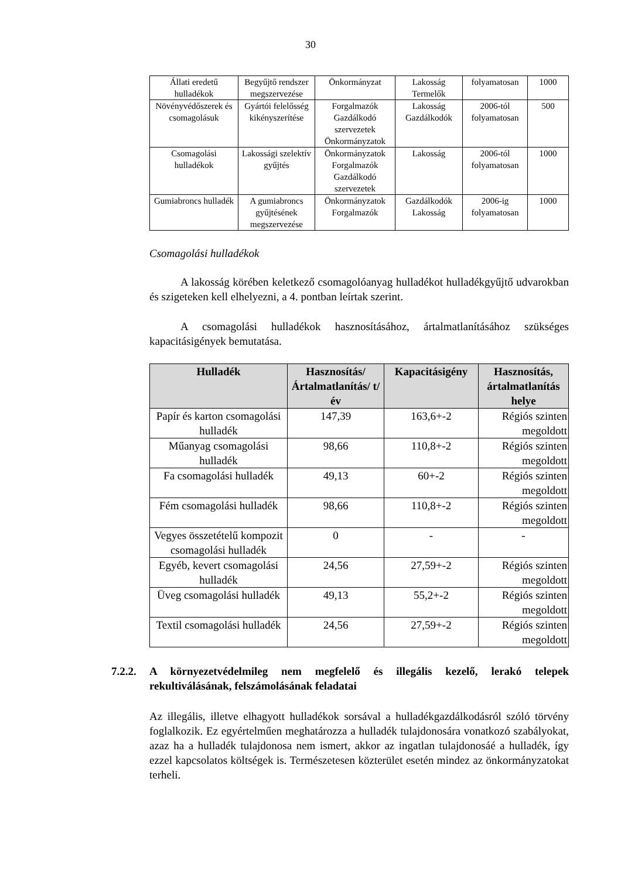30
| Állati eredetű hulladékok | Begyűjtő rendszer megszervezése | Önkormányzat | Lakosság Termelők | folyamatosan | 1000 |
| Növényvédőszerek és csomagolásuk | Gyártói felelősség kikényszerítése | Forgalmazók Gazdálkodó szervezetek Önkormányzatok | Lakosság Gazdálkodók | 2006-tól folyamatosan | 500 |
| Csomagolási hulladékok | Lakossági szelektív gyűjtés | Önkormányzatok Forgalmazók Gazdálkodó szervezetek | Lakosság | 2006-tól folyamatosan | 1000 |
| Gumiabroncs hulladék | A gumiabroncs gyűjtésének megszervezése | Önkormányzatok Forgalmazók | Gazdálkodók Lakosság | 2006-ig folyamatosan | 1000 |
Csomagolási hulladékok
A lakosság körében keletkező csomagolóanyag hulladékot hulladékgyűjtő udvarokban és szigeteken kell elhelyezni, a 4. pontban leírtak szerint.
A csomagolási hulladékok hasznosításához, ártalmatlanításához szükséges kapacitásigények bemutatása.
| Hulladék | Hasznosítás/ Ártalmatlanítás/ t/év | Kapacitásigény | Hasznosítás, ártalmatlanítás helye |
| --- | --- | --- | --- |
| Papír és karton csomagolási hulladék | 147,39 | 163,6+-2 | Régiós szinten megoldott |
| Műanyag csomagolási hulladék | 98,66 | 110,8+-2 | Régiós szinten megoldott |
| Fa csomagolási hulladék | 49,13 | 60+-2 | Régiós szinten megoldott |
| Fém csomagolási hulladék | 98,66 | 110,8+-2 | Régiós szinten megoldott |
| Vegyes összetételű kompozit csomagolási hulladék | 0 | - | - |
| Egyéb, kevert csomagolási hulladék | 24,56 | 27,59+-2 | Régiós szinten megoldott |
| Üveg csomagolási hulladék | 49,13 | 55,2+-2 | Régiós szinten megoldott |
| Textil csomagolási hulladék | 24,56 | 27,59+-2 | Régiós szinten megoldott |
7.2.2.
A környezetvédelmileg nem megfelelő és illegális kezelő, lerakó telepek rekultiválásának, felszámolásának feladatai
Az illegális, illetve elhagyott hulladékok sorsával a hulladékgazdálkodásról szóló törvény foglalkozik. Ez egyértelműen meghatározza a hulladék tulajdonosára vonatkozó szabályokat, azaz ha a hulladék tulajdonosa nem ismert, akkor az ingatlan tulajdonosáé a hulladék, így ezzel kapcsolatos költségek is. Természetesen közterület esetén mindez az önkormányzatokat terheli.